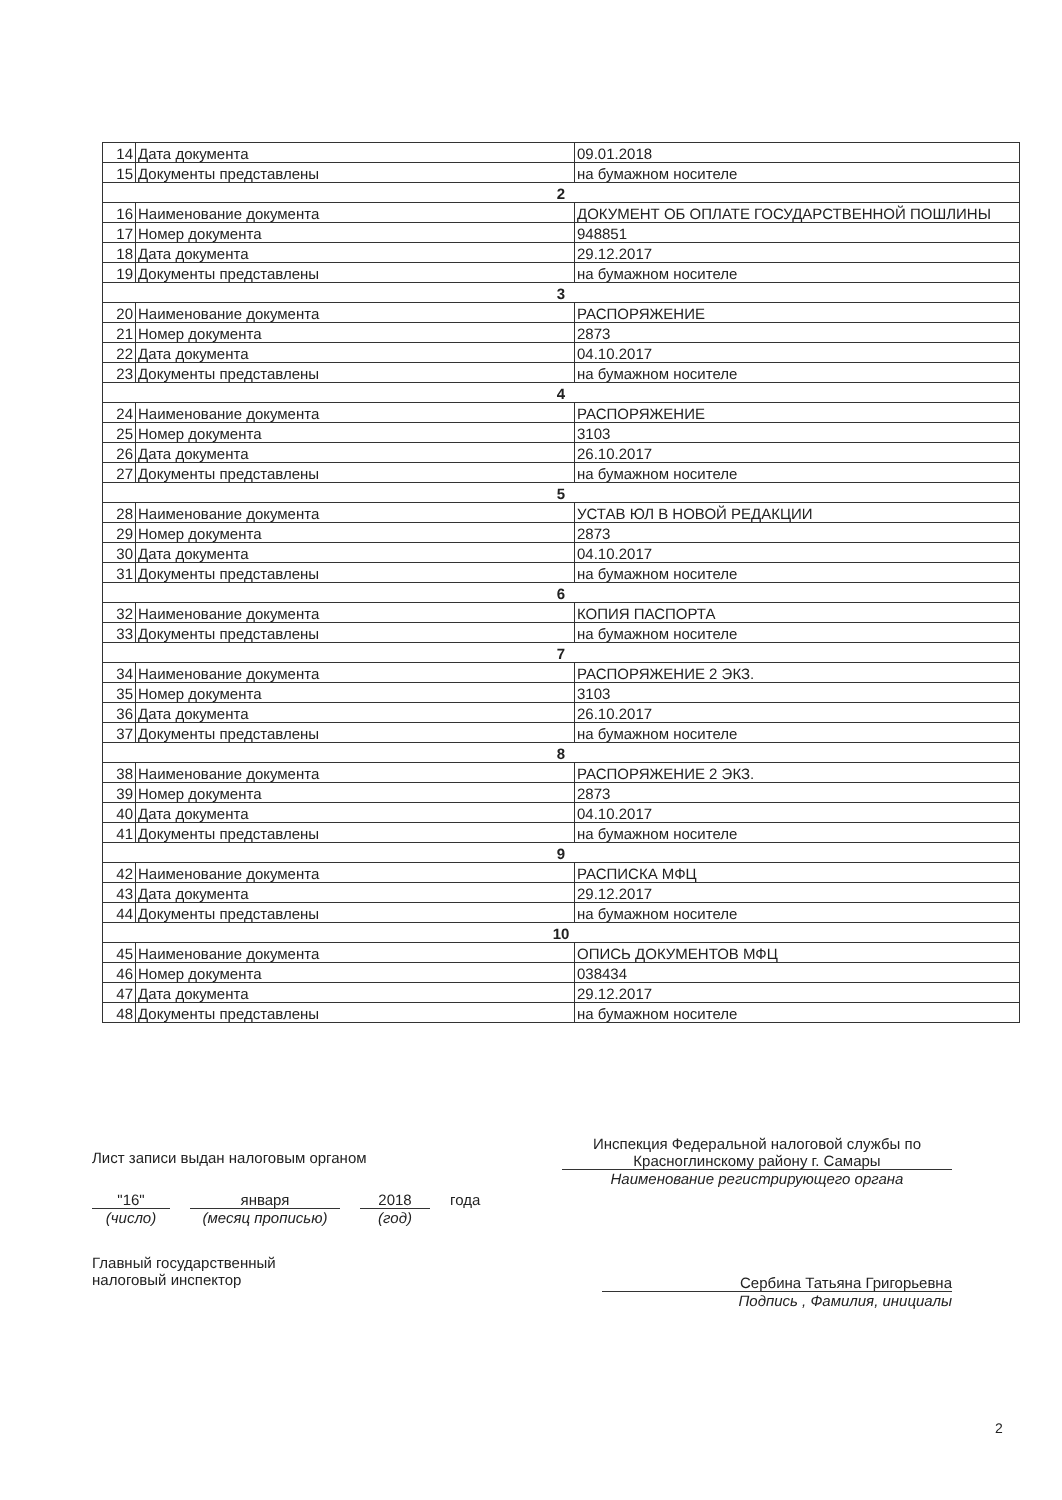| 14 | Дата документа | 09.01.2018 |
| 15 | Документы представлены | на бумажном носителе |
| 2 | | |
| 16 | Наименование документа | ДОКУМЕНТ ОБ ОПЛАТЕ ГОСУДАРСТВЕННОЙ ПОШЛИНЫ |
| 17 | Номер документа | 948851 |
| 18 | Дата документа | 29.12.2017 |
| 19 | Документы представлены | на бумажном носителе |
| 3 | | |
| 20 | Наименование документа | РАСПОРЯЖЕНИЕ |
| 21 | Номер документа | 2873 |
| 22 | Дата документа | 04.10.2017 |
| 23 | Документы представлены | на бумажном носителе |
| 4 | | |
| 24 | Наименование документа | РАСПОРЯЖЕНИЕ |
| 25 | Номер документа | 3103 |
| 26 | Дата документа | 26.10.2017 |
| 27 | Документы представлены | на бумажном носителе |
| 5 | | |
| 28 | Наименование документа | УСТАВ ЮЛ В НОВОЙ РЕДАКЦИИ |
| 29 | Номер документа | 2873 |
| 30 | Дата документа | 04.10.2017 |
| 31 | Документы представлены | на бумажном носителе |
| 6 | | |
| 32 | Наименование документа | КОПИЯ ПАСПОРТА |
| 33 | Документы представлены | на бумажном носителе |
| 7 | | |
| 34 | Наименование документа | РАСПОРЯЖЕНИЕ 2 ЭКЗ. |
| 35 | Номер документа | 3103 |
| 36 | Дата документа | 26.10.2017 |
| 37 | Документы представлены | на бумажном носителе |
| 8 | | |
| 38 | Наименование документа | РАСПОРЯЖЕНИЕ 2 ЭКЗ. |
| 39 | Номер документа | 2873 |
| 40 | Дата документа | 04.10.2017 |
| 41 | Документы представлены | на бумажном носителе |
| 9 | | |
| 42 | Наименование документа | РАСПИСКА МФЦ |
| 43 | Дата документа | 29.12.2017 |
| 44 | Документы представлены | на бумажном носителе |
| 10 | | |
| 45 | Наименование документа | ОПИСЬ ДОКУМЕНТОВ МФЦ |
| 46 | Номер документа | 038434 |
| 47 | Дата документа | 29.12.2017 |
| 48 | Документы представлены | на бумажном носителе |
Лист записи выдан налоговым органом
Инспекция Федеральной налоговой службы по Красноглинскому району г. Самары
Наименование регистрирующего органа
"16"
(число)
января
(месяц прописью)
2018
(год)
года
Главный государственный
налоговый инспектор
Сербина Татьяна Григорьевна
Подпись , Фамилия, инициалы
2